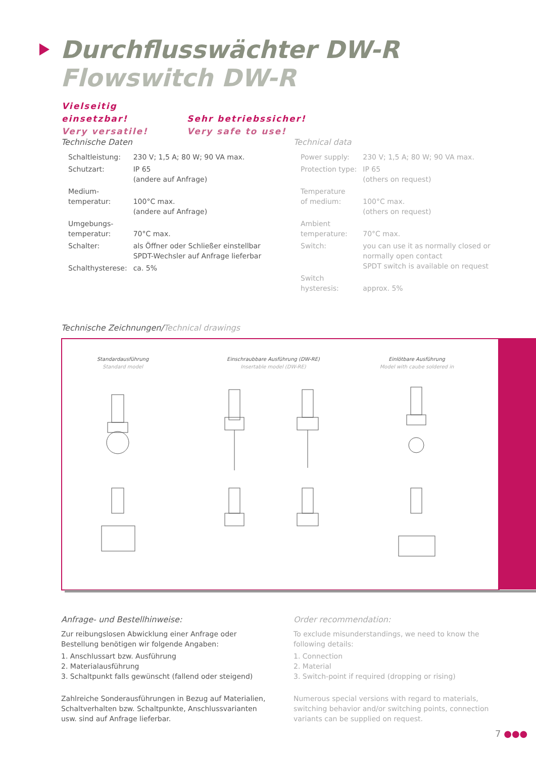Durchflusswächter DW-R
Flowswitch DW-R
Vielseitig einsetzbar! Sehr betriebssicher!
Very versatile! Very safe to use!
Technische Daten
| Schaltleistung: | 230 V; 1,5 A; 80 W; 90 VA max. |
| Schutzart: | IP 65 (andere auf Anfrage) |
| Medium- temperatur: | 100°C max. (andere auf Anfrage) |
| Umgebungs- temperatur: | 70°C max. |
| Schalter: | als Öffner oder Schließer einstellbar SPDT-Wechsler auf Anfrage lieferbar |
| Schalthysterese: | ca. 5% |
Technical data
| Power supply: | 230 V; 1,5 A; 80 W; 90 VA max. |
| Protection type: | IP 65 (others on request) |
| Temperature of medium: | 100°C max. (others on request) |
| Ambient temperature: | 70°C max. |
| Switch: | you can use it as normally closed or normally open contact SPDT switch is available on request |
| Switch hysteresis: | approx. 5% |
Technische Zeichnungen/Technical drawings
Standardausführung
Standard model
Einschraubbare Ausführung (DW-RE)
Insertable model (DW-RE)
Einlötbare Ausführung
Model with caube soldered in
Anfrage- und Bestellhinweise:
Zur reibungslosen Abwicklung einer Anfrage oder Bestellung benötigen wir folgende Angaben:
1. Anschlussart bzw. Ausführung
2. Materialausführung
3. Schaltpunkt falls gewünscht (fallend oder steigend)
Zahlreiche Sonderausführungen in Bezug auf Materialien, Schaltverhalten bzw. Schaltpunkte, Anschlussvarianten usw. sind auf Anfrage lieferbar.
Order recommendation:
To exclude misunderstandings, we need to know the following details:
1. Connection
2. Material
3. Switch-point if required (dropping or rising)
Numerous special versions with regard to materials, switching behavior and/or switching points, connection variants can be supplied on request.
7 ●●●